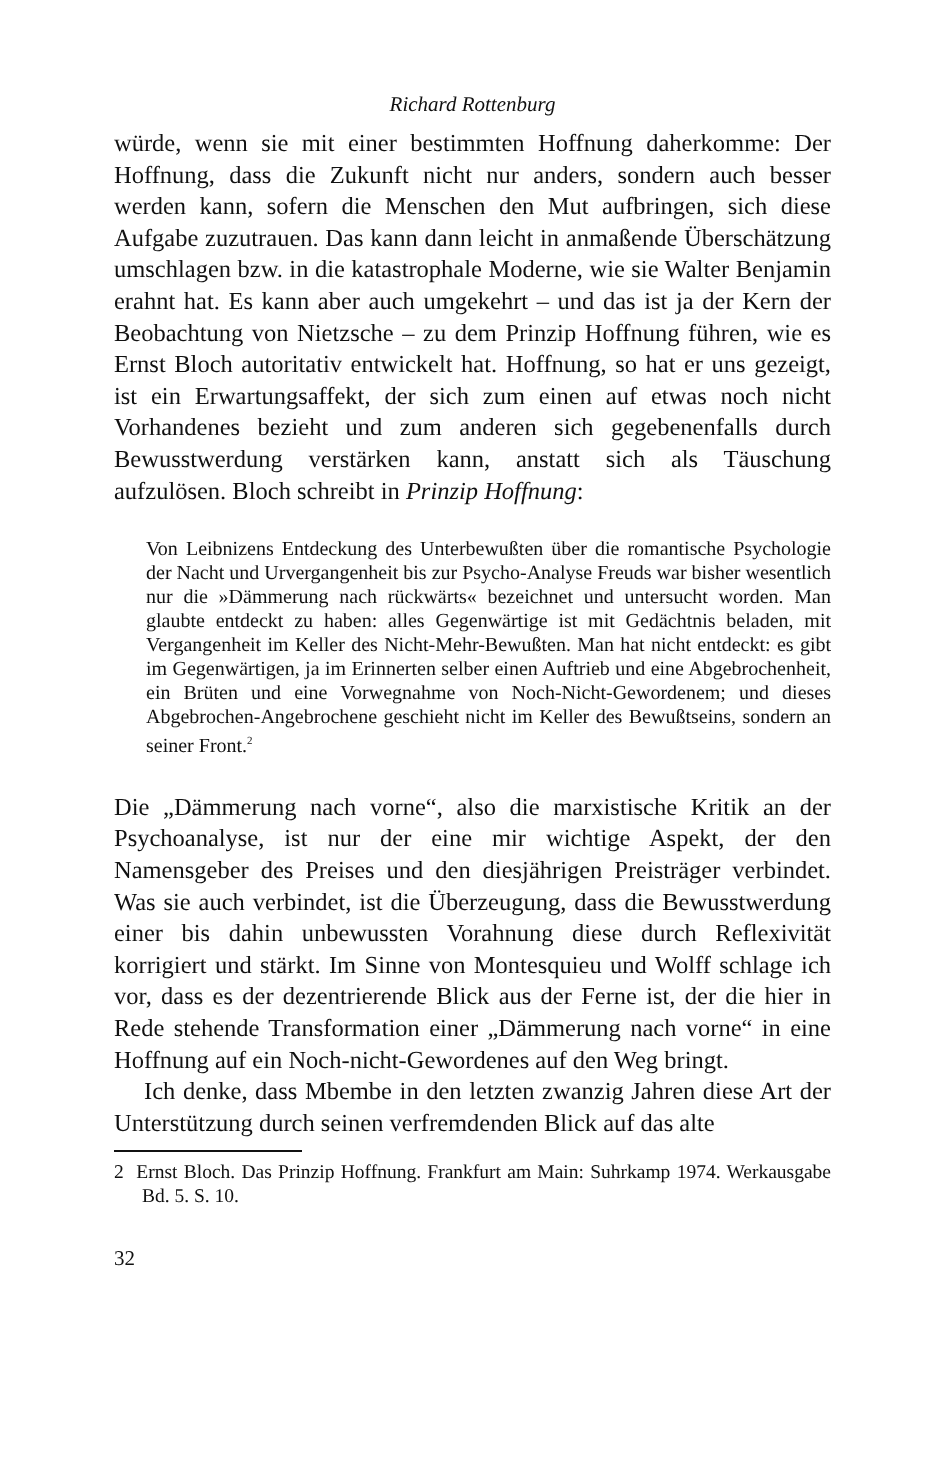Richard Rottenburg
würde, wenn sie mit einer bestimmten Hoffnung daherkomme: Der Hoffnung, dass die Zukunft nicht nur anders, sondern auch besser werden kann, sofern die Menschen den Mut aufbringen, sich diese Aufgabe zuzutrauen. Das kann dann leicht in anmaßende Überschätzung umschlagen bzw. in die katastrophale Moderne, wie sie Walter Benjamin erahnt hat. Es kann aber auch umgekehrt – und das ist ja der Kern der Beobachtung von Nietzsche – zu dem Prinzip Hoffnung führen, wie es Ernst Bloch autoritativ entwickelt hat. Hoffnung, so hat er uns gezeigt, ist ein Erwartungsaffekt, der sich zum einen auf etwas noch nicht Vorhandenes bezieht und zum anderen sich gegebenenfalls durch Bewusstwerdung verstärken kann, anstatt sich als Täuschung aufzulösen. Bloch schreibt in Prinzip Hoffnung:
Von Leibnizens Entdeckung des Unterbewußten über die romantische Psychologie der Nacht und Urvergangenheit bis zur Psycho-Analyse Freuds war bisher wesentlich nur die »Dämmerung nach rückwärts« bezeichnet und untersucht worden. Man glaubte entdeckt zu haben: alles Gegenwärtige ist mit Gedächtnis beladen, mit Vergangenheit im Keller des Nicht-Mehr-Bewußten. Man hat nicht entdeckt: es gibt im Gegenwärtigen, ja im Erinnerten selber einen Auftrieb und eine Abgebrochenheit, ein Brüten und eine Vorwegnahme von Noch-Nicht-Gewordenem; und dieses Abgebrochen-Angebrochene geschieht nicht im Keller des Bewußtseins, sondern an seiner Front.<sup>2</sup>
Die „Dämmerung nach vorne“, also die marxistische Kritik an der Psychoanalyse, ist nur der eine mir wichtige Aspekt, der den Namensgeber des Preises und den diesjährigen Preisträger verbindet. Was sie auch verbindet, ist die Überzeugung, dass die Bewusstwerdung einer bis dahin unbewussten Vorahnung diese durch Reflexivität korrigiert und stärkt. Im Sinne von Montesquieu und Wolff schlage ich vor, dass es der dezentrierende Blick aus der Ferne ist, der die hier in Rede stehende Transformation einer „Dämmerung nach vorne“ in eine Hoffnung auf ein Noch-nicht-Gewordenes auf den Weg bringt.
Ich denke, dass Mbembe in den letzten zwanzig Jahren diese Art der Unterstützung durch seinen verfremdenden Blick auf das alte
2 Ernst Bloch. Das Prinzip Hoffnung. Frankfurt am Main: Suhrkamp 1974. Werkausgabe Bd. 5. S. 10.
32